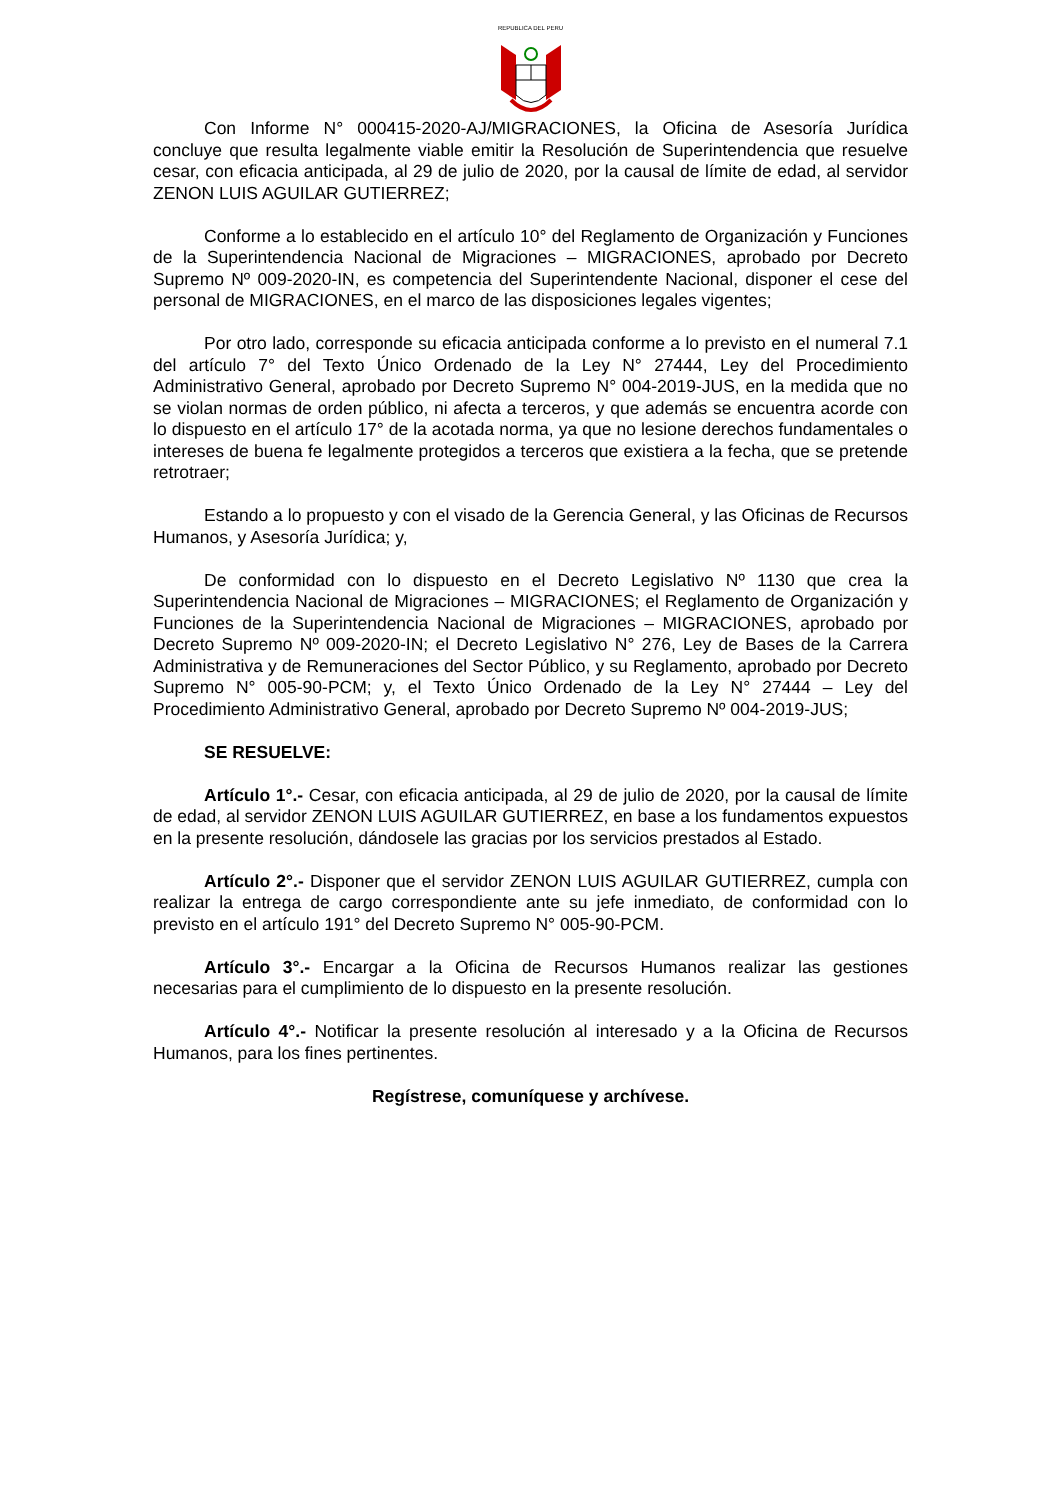REPUBLICA DEL PERU
Con Informe N° 000415-2020-AJ/MIGRACIONES, la Oficina de Asesoría Jurídica concluye que resulta legalmente viable emitir la Resolución de Superintendencia que resuelve cesar, con eficacia anticipada, al 29 de julio de 2020, por la causal de límite de edad, al servidor ZENON LUIS AGUILAR GUTIERREZ;
Conforme a lo establecido en el artículo 10° del Reglamento de Organización y Funciones de la Superintendencia Nacional de Migraciones – MIGRACIONES, aprobado por Decreto Supremo Nº 009-2020-IN, es competencia del Superintendente Nacional, disponer el cese del personal de MIGRACIONES, en el marco de las disposiciones legales vigentes;
Por otro lado, corresponde su eficacia anticipada conforme a lo previsto en el numeral 7.1 del artículo 7° del Texto Único Ordenado de la Ley N° 27444, Ley del Procedimiento Administrativo General, aprobado por Decreto Supremo N° 004-2019-JUS, en la medida que no se violan normas de orden público, ni afecta a terceros, y que además se encuentra acorde con lo dispuesto en el artículo 17° de la acotada norma, ya que no lesione derechos fundamentales o intereses de buena fe legalmente protegidos a terceros que existiera a la fecha, que se pretende retrotraer;
Estando a lo propuesto y con el visado de la Gerencia General, y las Oficinas de Recursos Humanos, y Asesoría Jurídica; y,
De conformidad con lo dispuesto en el Decreto Legislativo Nº 1130 que crea la Superintendencia Nacional de Migraciones – MIGRACIONES; el Reglamento de Organización y Funciones de la Superintendencia Nacional de Migraciones – MIGRACIONES, aprobado por Decreto Supremo Nº 009-2020-IN; el Decreto Legislativo N° 276, Ley de Bases de la Carrera Administrativa y de Remuneraciones del Sector Público, y su Reglamento, aprobado por Decreto Supremo N° 005-90-PCM; y, el Texto Único Ordenado de la Ley N° 27444 – Ley del Procedimiento Administrativo General, aprobado por Decreto Supremo Nº 004-2019-JUS;
SE RESUELVE:
Artículo 1°.- Cesar, con eficacia anticipada, al 29 de julio de 2020, por la causal de límite de edad, al servidor ZENON LUIS AGUILAR GUTIERREZ, en base a los fundamentos expuestos en la presente resolución, dándosele las gracias por los servicios prestados al Estado.
Artículo 2°.- Disponer que el servidor ZENON LUIS AGUILAR GUTIERREZ, cumpla con realizar la entrega de cargo correspondiente ante su jefe inmediato, de conformidad con lo previsto en el artículo 191° del Decreto Supremo N° 005-90-PCM.
Artículo 3°.- Encargar a la Oficina de Recursos Humanos realizar las gestiones necesarias para el cumplimiento de lo dispuesto en la presente resolución.
Artículo 4°.- Notificar la presente resolución al interesado y a la Oficina de Recursos Humanos, para los fines pertinentes.
Regístrese, comuníquese y archívese.